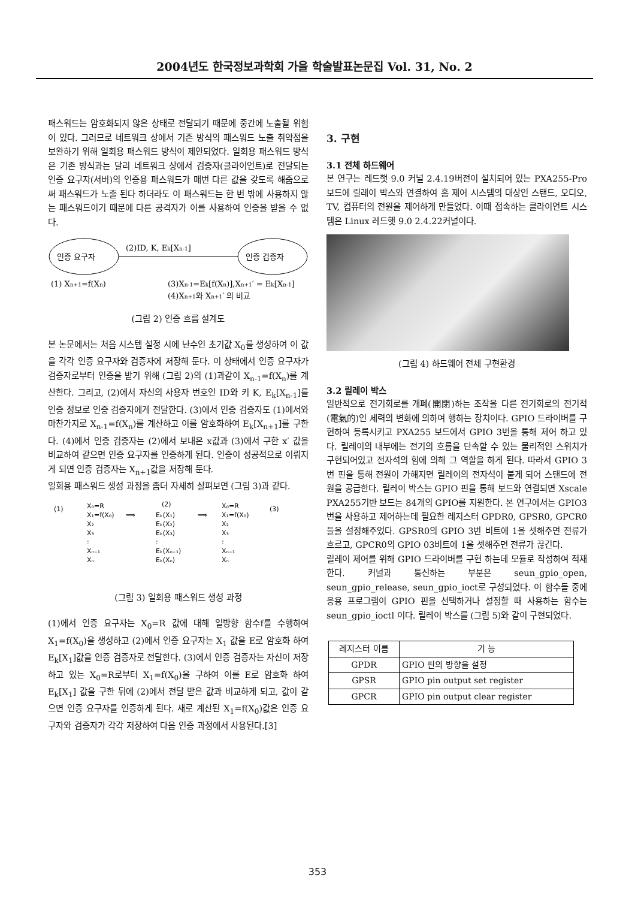2004년도 한국정보과학회 가을 학술발표논문집 Vol. 31, No. 2
패스워드는 암호화되지 않은 상태로 전달되기 때문에 중간에 노출될 위험이 있다. 그러므로 네트워크 상에서 기존 방식의 패스워드 노출 취약점을 보완하기 위해 일회용 패스워드 방식이 제안되었다. 일회용 패스워드 방식은 기존 방식과는 달리 네트워크 상에서 검증자(클라이언트)로 전달되는 인증 요구자(서버)의 인증용 패스워드가 매번 다른 값을 갖도록 해줌으로써 패스워드가 노출 된다 하더라도 이 패스워드는 한 번 밖에 사용하지 않는 패스워드이기 때문에 다른 공격자가 이를 사용하여 인증을 받을 수 없다.
인증 요구자
인증 검증자
(2)ID, K, Ek[Xn-1]
(1) Xn+1=f(Xn)
(3)Xn-1=Ek[f(Xn)],Xn+1′ = Ek[Xn-1]
(4)Xn+1와 Xn+1′ 의 비교
(그림 2) 인증 흐름 설계도
본 논문에서는 처음 시스템 설정 시에 난수인 초기값 X<sub>0</sub>를 생성하여 이 값을 각각 인증 요구자와 검증자에 저장해 둔다. 이 상태에서 인증 요구자가 검증자로부터 인증을 받기 위해 (그림 2)의 (1)과같이 X<sub>n-1</sub>=f(X<sub>n</sub>)를 계산한다. 그리고, (2)에서 자신의 사용자 번호인 ID와 키 K, E<sub>k</sub>[X<sub>n-1</sub>]를 인증 정보로 인증 검증자에게 전달한다. (3)에서 인증 검증자도 (1)에서와 마찬가지로 X<sub>n-1</sub>=f(X<sub>n</sub>)를 계산하고 이를 암호화하여 E<sub>k</sub>[X<sub>n+1</sub>]를 구한다. (4)에서 인증 검증자는 (2)에서 보내온 x값과 (3)에서 구한 x′ 값을 비교하여 같으면 인증 요구자를 인증하게 된다. 인증이 성공적으로 이뤄지게 되면 인증 검증자는 X<sub>n+1</sub>값을 저장해 둔다.
일회용 패스워드 생성 과정을 좀더 자세히 살펴보면 (그림 3)과 같다.
(1)
X₀=R
X₁=f(X₀)
X₂
X₃
:
Xₙ₋₁
Xₙ
(2)
Eₖ(X₁)
Eₖ(X₂)
Eₖ(X₃)
:
Eₖ(Xₙ₋₁)
Eₖ(Xₙ)
⟹
⟹
X₀=R
X₁=f(X₀)
X₂
X₃
:
Xₙ₋₁
Xₙ
(3)
(그림 3) 일회용 패스워드 생성 과정
(1)에서 인증 요구자는 X<sub>0</sub>=R 값에 대해 일방향 함수f를 수행하여 X<sub>1</sub>=f(X<sub>0</sub>)을 생성하고 (2)에서 인증 요구자는 X<sub>1</sub> 값을 E로 암호화 하여 E<sub>k</sub>[X<sub>1</sub>]값을 인증 검증자로 전달한다. (3)에서 인증 검증자는 자신이 저장하고 있는 X<sub>0</sub>=R로부터 X<sub>1</sub>=f(X<sub>0</sub>)을 구하여 이를 E로 암호화 하여 E<sub>k</sub>[X<sub>1</sub>] 값을 구한 뒤에 (2)에서 전달 받은 값과 비교하게 되고, 값이 같으면 인증 요구자를 인증하게 된다. 새로 계산된 X<sub>1</sub>=f(X<sub>0</sub>)값은 인증 요구자와 검증자가 각각 저장하여 다음 인증 과정에서 사용된다.[3]
3. 구현
3.1 전체 하드웨어
본 연구는 레드햇 9.0 커널 2.4.19버전이 설치되어 있는 PXA255-Pro 보드에 릴레이 박스와 연결하여 홈 제어 시스템의 대상인 스탠드, 오디오, TV, 컴퓨터의 전원을 제어하게 만들었다. 이때 접속하는 클라이언트 시스템은 Linux 레드햇 9.0 2.4.22커널이다.
(그림 4) 하드웨어 전체 구현환경
3.2 릴레이 박스
일반적으로 전기회로를 개폐(開閉)하는 조작을 다른 전기회로의 전기적(電氣的)인 세력의 변화에 의하여 행하는 장치이다. GPIO 드라이버를 구현하여 등록시키고 PXA255 보드에서 GPIO 3번을 통해 제어 하고 있다. 릴레이의 내부에는 전기의 흐름을 단속할 수 있는 물리적인 스위치가 구현되어있고 전자석의 힘에 의해 그 역할을 하게 된다. 따라서 GPIO 3번 핀을 통해 전원이 가해지면 릴레이의 전자석이 붙게 되어 스탠드에 전원을 공급한다. 릴레이 박스는 GPIO 핀을 통해 보드와 연결되면 Xscale PXA255기반 보드는 84개의 GPIO를 지원한다. 본 연구에서는 GPIO3 번을 사용하고 제어하는데 필요한 레지스터 GPDR0, GPSR0, GPCR0 들을 설정해주었다. GPSR0의 GPIO 3번 비트에 1을 셋해주면 전류가 흐르고, GPCR0의 GPIO 03비트에 1을 셋해주면 전류가 끊긴다.
릴레이 제어를 위해 GPIO 드라이버를 구현 하는데 모듈로 작성하여 적재한다. 커널과 통신하는 부분은 seun_gpio_open, seun_gpio_release, seun_gpio_ioct로 구성되었다. 이 함수들 중에 응용 프로그램이 GPIO 핀을 선택하거나 설정할 때 사용하는 함수는 seun_gpio_ioctl 이다. 릴레이 박스를 (그림 5)와 같이 구현되었다.
| 레지스터 이름 | 기 능 |
| --- | --- |
| GPDR | GPIO 핀의 방향을 설정 |
| GPSR | GPIO pin output set register |
| GPCR | GPIO pin output clear register |
353